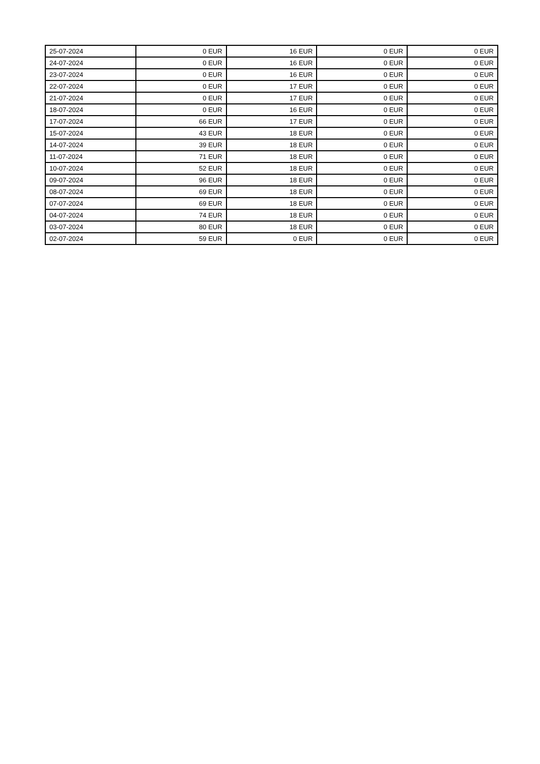| 25-07-2024 | 0 EUR | 16 EUR | 0 EUR | 0 EUR |
| 24-07-2024 | 0 EUR | 16 EUR | 0 EUR | 0 EUR |
| 23-07-2024 | 0 EUR | 16 EUR | 0 EUR | 0 EUR |
| 22-07-2024 | 0 EUR | 17 EUR | 0 EUR | 0 EUR |
| 21-07-2024 | 0 EUR | 17 EUR | 0 EUR | 0 EUR |
| 18-07-2024 | 0 EUR | 16 EUR | 0 EUR | 0 EUR |
| 17-07-2024 | 66 EUR | 17 EUR | 0 EUR | 0 EUR |
| 15-07-2024 | 43 EUR | 18 EUR | 0 EUR | 0 EUR |
| 14-07-2024 | 39 EUR | 18 EUR | 0 EUR | 0 EUR |
| 11-07-2024 | 71 EUR | 18 EUR | 0 EUR | 0 EUR |
| 10-07-2024 | 52 EUR | 18 EUR | 0 EUR | 0 EUR |
| 09-07-2024 | 96 EUR | 18 EUR | 0 EUR | 0 EUR |
| 08-07-2024 | 69 EUR | 18 EUR | 0 EUR | 0 EUR |
| 07-07-2024 | 69 EUR | 18 EUR | 0 EUR | 0 EUR |
| 04-07-2024 | 74 EUR | 18 EUR | 0 EUR | 0 EUR |
| 03-07-2024 | 80 EUR | 18 EUR | 0 EUR | 0 EUR |
| 02-07-2024 | 59 EUR | 0 EUR | 0 EUR | 0 EUR |